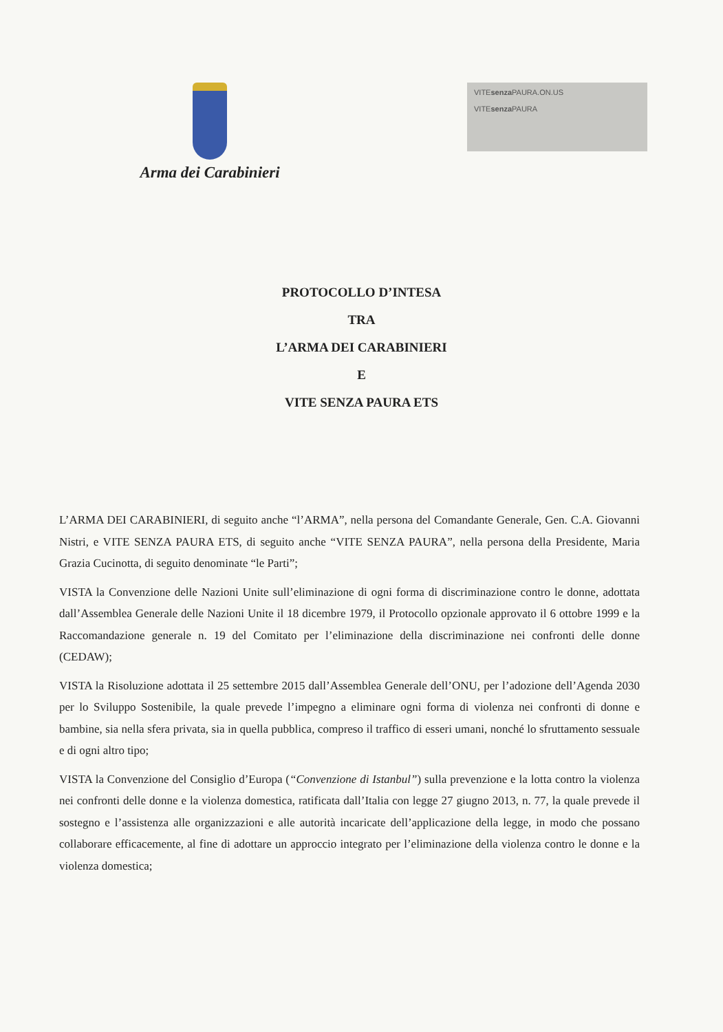Arma dei Carabinieri
VITEsenza PAURA.ON.US
VITEsenza PAURA
PROTOCOLLO D’INTESA
TRA
L’ARMA DEI CARABINIERI
E
VITE SENZA PAURA ETS
L’ARMA DEI CARABINIERI, di seguito anche “l’ARMA”, nella persona del Comandante Generale, Gen. C.A. Giovanni Nistri, e VITE SENZA PAURA ETS, di seguito anche “VITE SENZA PAURA”, nella persona della Presidente, Maria Grazia Cucinotta, di seguito denominate “le Parti”;
VISTA la Convenzione delle Nazioni Unite sull’eliminazione di ogni forma di discriminazione contro le donne, adottata dall’Assemblea Generale delle Nazioni Unite il 18 dicembre 1979, il Protocollo opzionale approvato il 6 ottobre 1999 e la Raccomandazione generale n. 19 del Comitato per l’eliminazione della discriminazione nei confronti delle donne (CEDAW);
VISTA la Risoluzione adottata il 25 settembre 2015 dall’Assemblea Generale dell’ONU, per l’adozione dell’Agenda 2030 per lo Sviluppo Sostenibile, la quale prevede l’impegno a eliminare ogni forma di violenza nei confronti di donne e bambine, sia nella sfera privata, sia in quella pubblica, compreso il traffico di esseri umani, nonché lo sfruttamento sessuale e di ogni altro tipo;
VISTA la Convenzione del Consiglio d’Europa (“Convenzione di Istanbul”) sulla prevenzione e la lotta contro la violenza nei confronti delle donne e la violenza domestica, ratificata dall’Italia con legge 27 giugno 2013, n. 77, la quale prevede il sostegno e l’assistenza alle organizzazioni e alle autorità incaricate dell’applicazione della legge, in modo che possano collaborare efficacemente, al fine di adottare un approccio integrato per l’eliminazione della violenza contro le donne e la violenza domestica;